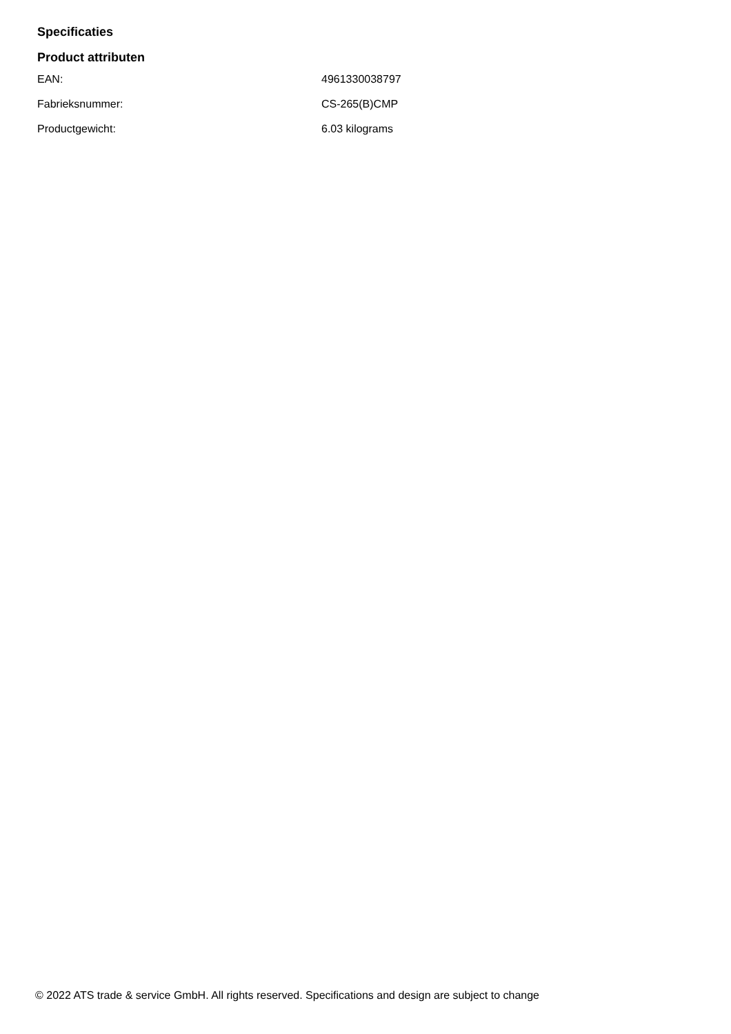Specificaties
Product attributen
| EAN: | 4961330038797 |
| Fabrieksnummer: | CS-265(B)CMP |
| Productgewicht: | 6.03 kilograms |
© 2022 ATS trade & service GmbH. All rights reserved. Specifications and design are subject to change